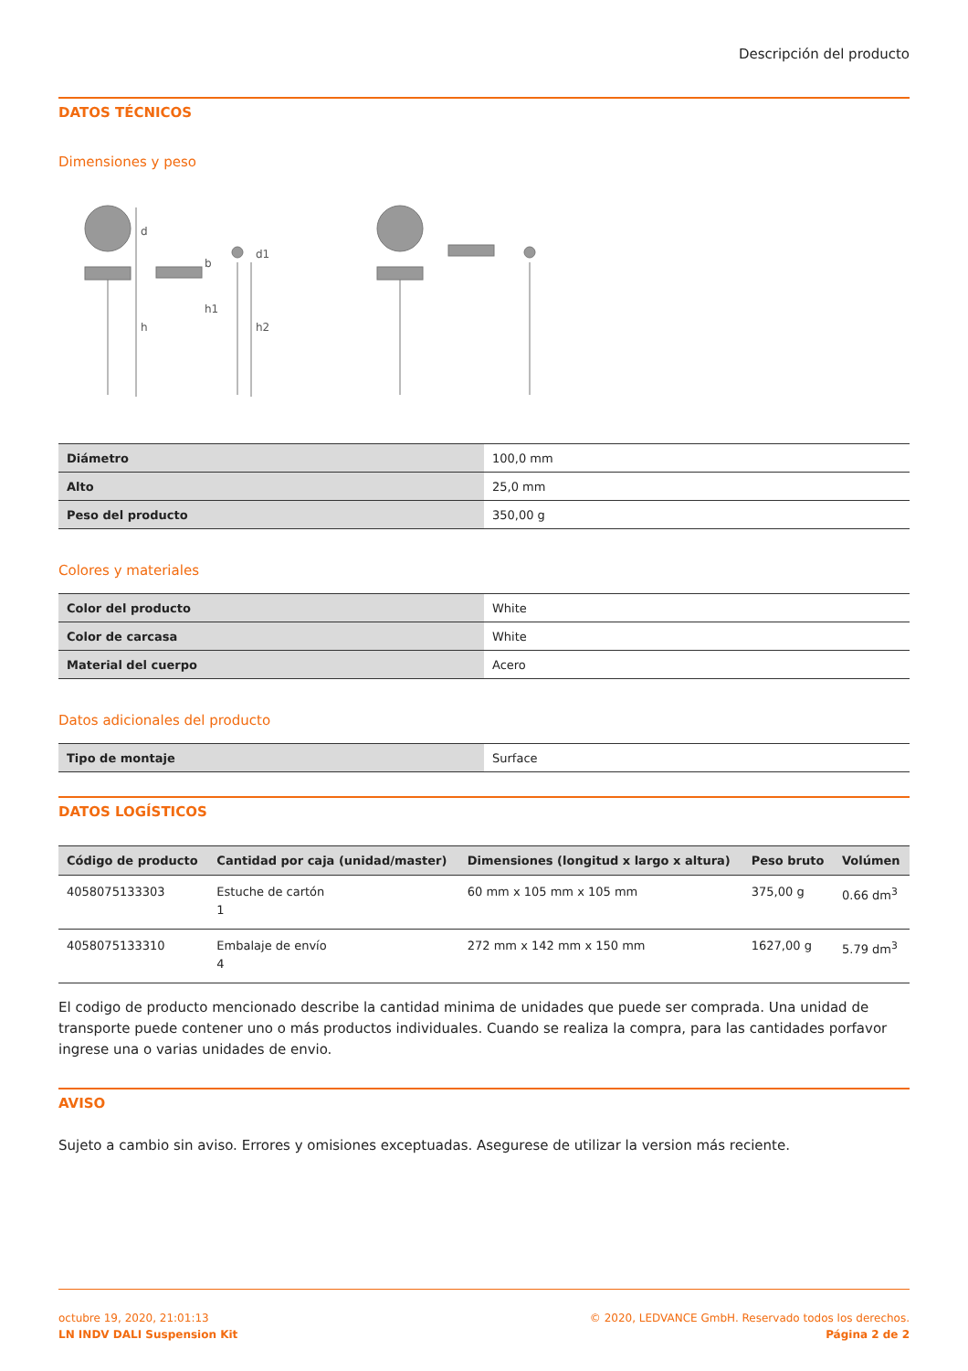Descripción del producto
DATOS TÉCNICOS
Dimensiones y peso
d
h
b
h1
d1
h2
| Diámetro | 100,0 mm |
| Alto | 25,0 mm |
| Peso del producto | 350,00 g |
Colores y materiales
| Color del producto | White |
| Color de carcasa | White |
| Material del cuerpo | Acero |
Datos adicionales del producto
| Tipo de montaje | Surface |
DATOS LOGÍSTICOS
| Código de producto | Cantidad por caja (unidad/master) | Dimensiones (longitud x largo x altura) | Peso bruto | Volúmen |
| --- | --- | --- | --- | --- |
| 4058075133303 | Estuche de cartón 1 | 60 mm x 105 mm x 105 mm | 375,00 g | 0.66 dm<sup>3</sup> |
| 4058075133310 | Embalaje de envío 4 | 272 mm x 142 mm x 150 mm | 1627,00 g | 5.79 dm<sup>3</sup> |
El codigo de producto mencionado describe la cantidad minima de unidades que puede ser comprada. Una unidad de transporte puede contener uno o más productos individuales. Cuando se realiza la compra, para las cantidades porfavor ingrese una o varias unidades de envio.
AVISO
Sujeto a cambio sin aviso. Errores y omisiones exceptuadas. Asegurese de utilizar la version más reciente.
octubre 19, 2020, 21:01:13
LN INDV DALI Suspension Kit
© 2020, LEDVANCE GmbH. Reservado todos los derechos.
Página 2 de 2